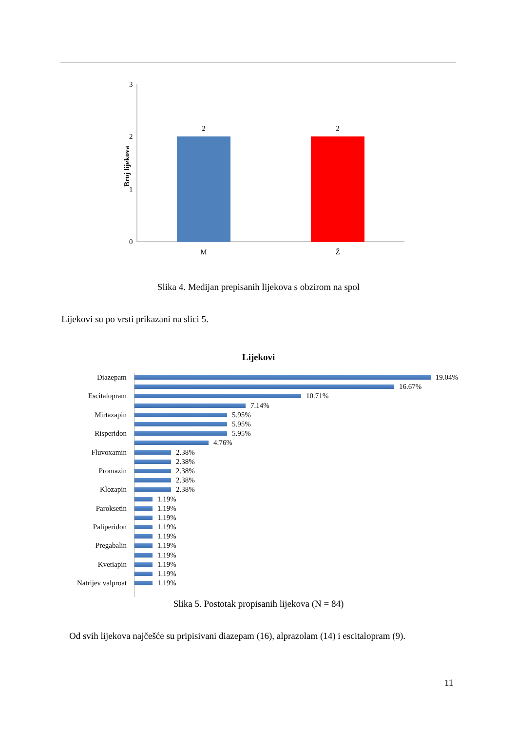Broj lijekova
3
2
1
0
2
2
M
Ž
Slika 4. Medijan prepisanih lijekova s obzirom na spol
Lijekovi su po vrsti prikazani na slici 5.
Lijekovi
Diazepam 19.04%
16.67%
Escitalopram 10.71%
7.14%
Mirtazapin 5.95%
5.95%
Risperidon 5.95%
4.76%
Fluvoxamin 2.38%
2.38%
Promazin 2.38%
2.38%
Klozapin 2.38%
1.19%
Paroksetin 1.19%
1.19%
Paliperidon 1.19%
1.19%
Pregabalin 1.19%
1.19%
Kvetiapin 1.19%
1.19%
Natrijev valproat 1.19%
Slika 5. Postotak propisanih lijekova (N = 84)
Od svih lijekova najčešće su pripisivani diazepam (16), alprazolam (14) i escitalopram (9).
11